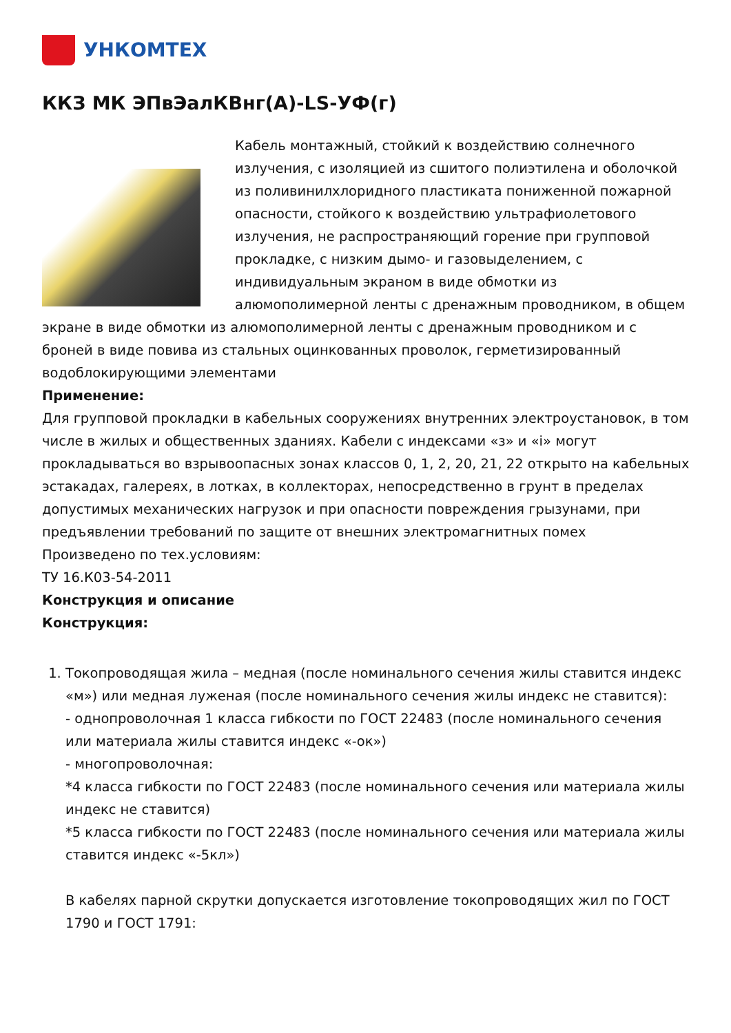УНКОМТЕХ
ККЗ МК ЭПвЭалКВнг(А)-LS-УФ(г)
Кабель монтажный, стойкий к воздействию солнечного излучения, с изоляцией из сшитого полиэтилена и оболочкой из поливинилхлоридного пластиката пониженной пожарной опасности, стойкого к воздействию ультрафиолетового излучения, не распространяющий горение при групповой прокладке, с низким дымо- и газовыделением, с индивидуальным экраном в виде обмотки из алюмополимерной ленты с дренажным проводником, в общем экране в виде обмотки из алюмополимерной ленты с дренажным проводником и с броней в виде повива из стальных оцинкованных проволок, герметизированный водоблокирующими элементами
Применение:
Для групповой прокладки в кабельных сооружениях внутренних электроустановок, в том числе в жилых и общественных зданиях. Кабели с индексами «з» и «i» могут прокладываться во взрывоопасных зонах классов 0, 1, 2, 20, 21, 22 открыто на кабельных эстакадах, галереях, в лотках, в коллекторах, непосредственно в грунт в пределах допустимых механических нагрузок и при опасности повреждения грызунами, при предъявлении требований по защите от внешних электромагнитных помех
Произведено по тех.условиям:
ТУ 16.К03-54-2011
Конструкция и описание
Конструкция:
1. Токопроводящая жила – медная (после номинального сечения жилы ставится индекс «м») или медная луженая (после номинального сечения жилы индекс не ставится):
- однопроволочная 1 класса гибкости по ГОСТ 22483 (после номинального сечения или материала жилы ставится индекс «-ок»)
- многопроволочная:
*4 класса гибкости по ГОСТ 22483 (после номинального сечения или материала жилы индекс не ставится)
*5 класса гибкости по ГОСТ 22483 (после номинального сечения или материала жилы ставится индекс «-5кл»)
В кабелях парной скрутки допускается изготовление токопроводящих жил по ГОСТ 1790 и ГОСТ 1791: